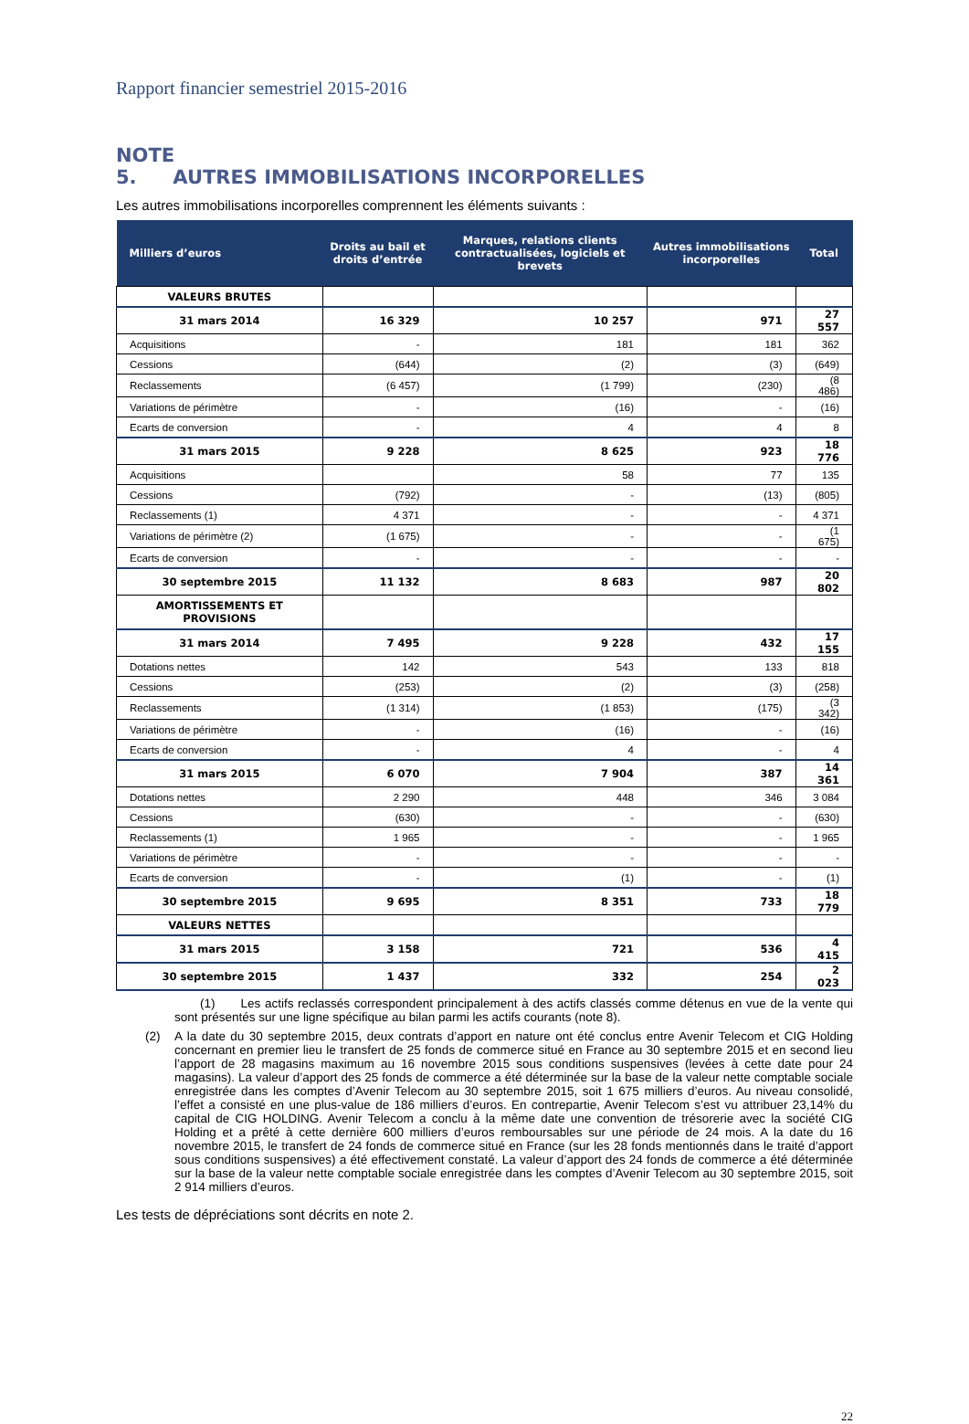Rapport financier semestriel 2015-2016
NOTE 5. AUTRES IMMOBILISATIONS INCORPORELLES
Les autres immobilisations incorporelles comprennent les éléments suivants :
| Milliers d’euros | Droits au bail et droits d’entrée | Marques, relations clients contractualisées, logiciels et brevets | Autres immobilisations incorporelles | Total |
| --- | --- | --- | --- | --- |
| VALEURS BRUTES | | | | |
| 31 mars 2014 | 16 329 | 10 257 | 971 | 27 557 |
| Acquisitions | - | 181 | 181 | 362 |
| Cessions | (644) | (2) | (3) | (649) |
| Reclassements | (6 457) | (1 799) | (230) | (8 486) |
| Variations de périmètre | - | (16) | - | (16) |
| Ecarts de conversion | - | 4 | 4 | 8 |
| 31 mars 2015 | 9 228 | 8 625 | 923 | 18 776 |
| Acquisitions | | 58 | 77 | 135 |
| Cessions | (792) | - | (13) | (805) |
| Reclassements (1) | 4 371 | - | - | 4 371 |
| Variations de périmètre (2) | (1 675) | - | - | (1 675) |
| Ecarts de conversion | - | - | - | - |
| 30 septembre 2015 | 11 132 | 8 683 | 987 | 20 802 |
| AMORTISSEMENTS ET PROVISIONS | | | | |
| 31 mars 2014 | 7 495 | 9 228 | 432 | 17 155 |
| Dotations nettes | 142 | 543 | 133 | 818 |
| Cessions | (253) | (2) | (3) | (258) |
| Reclassements | (1 314) | (1 853) | (175) | (3 342) |
| Variations de périmètre | - | (16) | - | (16) |
| Ecarts de conversion | - | 4 | - | 4 |
| 31 mars 2015 | 6 070 | 7 904 | 387 | 14 361 |
| Dotations nettes | 2 290 | 448 | 346 | 3 084 |
| Cessions | (630) | - | - | (630) |
| Reclassements (1) | 1 965 | - | - | 1 965 |
| Variations de périmètre | - | - | - | - |
| Ecarts de conversion | - | (1) | - | (1) |
| 30 septembre 2015 | 9 695 | 8 351 | 733 | 18 779 |
| VALEURS NETTES | | | | |
| 31 mars 2015 | 3 158 | 721 | 536 | 4 415 |
| 30 septembre 2015 | 1 437 | 332 | 254 | 2 023 |
(1) Les actifs reclassés correspondent principalement à des actifs classés comme détenus en vue de la vente qui sont présentés sur une ligne spécifique au bilan parmi les actifs courants (note 8).
(2) A la date du 30 septembre 2015, deux contrats d’apport en nature ont été conclus entre Avenir Telecom et CIG Holding concernant en premier lieu le transfert de 25 fonds de commerce situé en France au 30 septembre 2015 et en second lieu l’apport de 28 magasins maximum au 16 novembre 2015 sous conditions suspensives (levées à cette date pour 24 magasins). La valeur d’apport des 25 fonds de commerce a été déterminée sur la base de la valeur nette comptable sociale enregistrée dans les comptes d’Avenir Telecom au 30 septembre 2015, soit 1 675 milliers d’euros. Au niveau consolidé, l’effet a consisté en une plus-value de 186 milliers d’euros. En contrepartie, Avenir Telecom s’est vu attribuer 23,14% du capital de CIG HOLDING. Avenir Telecom a conclu à la même date une convention de trésorerie avec la société CIG Holding et a prêté à cette dernière 600 milliers d’euros remboursables sur une période de 24 mois. A la date du 16 novembre 2015, le transfert de 24 fonds de commerce situé en France (sur les 28 fonds mentionnés dans le traité d’apport sous conditions suspensives) a été effectivement constaté. La valeur d’apport des 24 fonds de commerce a été déterminée sur la base de la valeur nette comptable sociale enregistrée dans les comptes d’Avenir Telecom au 30 septembre 2015, soit 2 914 milliers d’euros.
Les tests de dépréciations sont décrits en note 2.
22